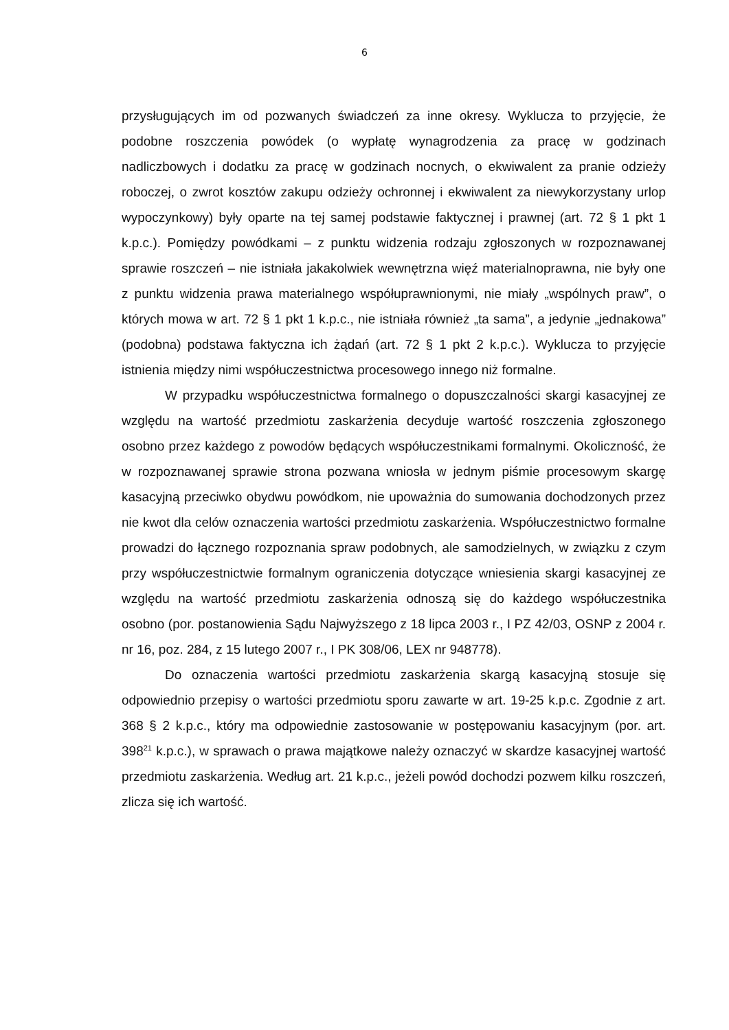6
przysługujących im od pozwanych świadczeń za inne okresy. Wyklucza to przyjęcie, że podobne roszczenia powódek (o wypłatę wynagrodzenia za pracę w godzinach nadliczbowych i dodatku za pracę w godzinach nocnych, o ekwiwalent za pranie odzieży roboczej, o zwrot kosztów zakupu odzieży ochronnej i ekwiwalent za niewykorzystany urlop wypoczynkowy) były oparte na tej samej podstawie faktycznej i prawnej (art. 72 § 1 pkt 1 k.p.c.). Pomiędzy powódkami – z punktu widzenia rodzaju zgłoszonych w rozpoznawanej sprawie roszczeń – nie istniała jakakolwiek wewnętrzna więź materialnoprawna, nie były one z punktu widzenia prawa materialnego współuprawnionymi, nie miały „wspólnych praw”, o których mowa w art. 72 § 1 pkt 1 k.p.c., nie istniała również „ta sama”, a jedynie „jednakowa” (podobna) podstawa faktyczna ich żądań (art. 72 § 1 pkt 2 k.p.c.). Wyklucza to przyjęcie istnienia między nimi współuczestnictwa procesowego innego niż formalne.
W przypadku współuczestnictwa formalnego o dopuszczalności skargi kasacyjnej ze względu na wartość przedmiotu zaskarżenia decyduje wartość roszczenia zgłoszonego osobno przez każdego z powodów będących współuczestnikami formalnymi. Okoliczność, że w rozpoznawanej sprawie strona pozwana wniosła w jednym piśmie procesowym skargę kasacyjną przeciwko obydwu powódkom, nie upoważnia do sumowania dochodzonych przez nie kwot dla celów oznaczenia wartości przedmiotu zaskarżenia. Współuczestnictwo formalne prowadzi do łącznego rozpoznania spraw podobnych, ale samodzielnych, w związku z czym przy współuczestnictwie formalnym ograniczenia dotyczące wniesienia skargi kasacyjnej ze względu na wartość przedmiotu zaskarżenia odnoszą się do każdego współuczestnika osobno (por. postanowienia Sądu Najwyższego z 18 lipca 2003 r., I PZ 42/03, OSNP z 2004 r. nr 16, poz. 284, z 15 lutego 2007 r., I PK 308/06, LEX nr 948778).
Do oznaczenia wartości przedmiotu zaskarżenia skargą kasacyjną stosuje się odpowiednio przepisy o wartości przedmiotu sporu zawarte w art. 19-25 k.p.c. Zgodnie z art. 368 § 2 k.p.c., który ma odpowiednie zastosowanie w postępowaniu kasacyjnym (por. art. 398<sup>21</sup> k.p.c.), w sprawach o prawa majątkowe należy oznaczyć w skardze kasacyjnej wartość przedmiotu zaskarżenia. Według art. 21 k.p.c., jeżeli powód dochodzi pozwem kilku roszczeń, zlicza się ich wartość.